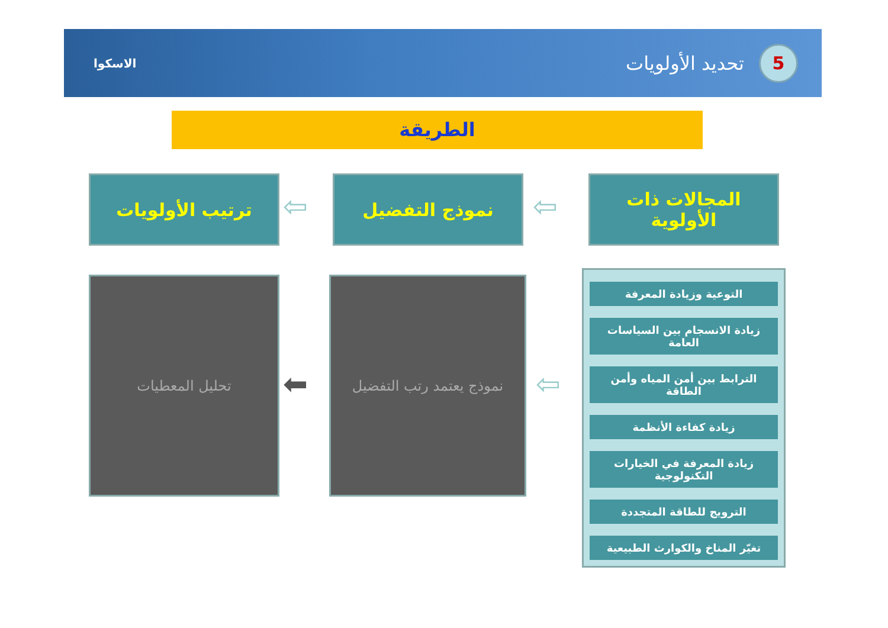5
تحديد الأولويات
الاسكوا
الطريقة
المجالات ذات
الأولوية
⇦
نموذج التفضيل
⇦
ترتيب الأولويات
التوعية وزيادة المعرفة
زيادة الانسجام بين السياسات العامة
الترابط بين أمن المياه وأمن الطاقة
زيادة كفاءة الأنظمة
زيادة المعرفة في الخيارات التكنولوجية
الترويج للطاقة المتجددة
تغيّر المناخ والكوارث الطبيعية
⇦
نموذج يعتمد رتب التفضيل
⬅
تحليل المعطيات